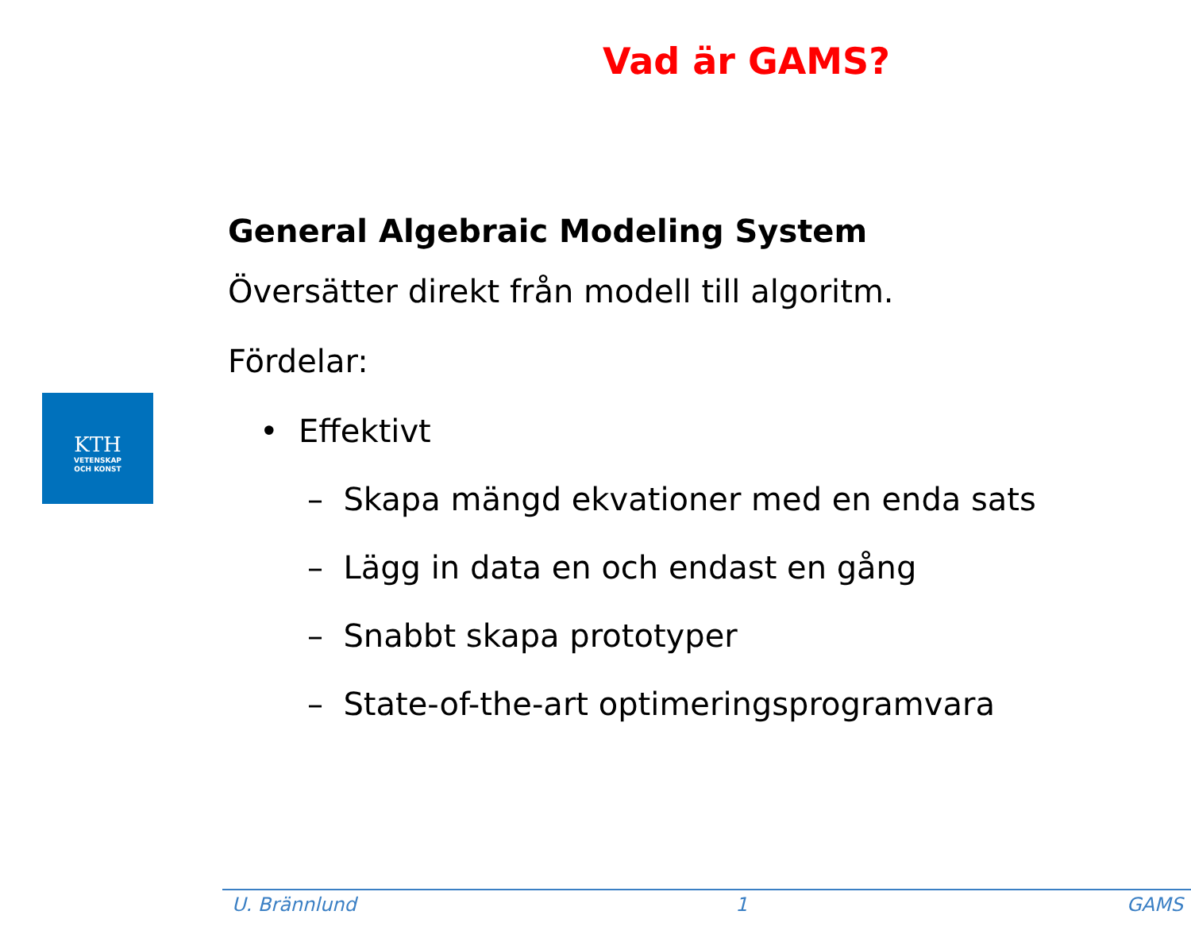Vad är GAMS?
KTH
VETENSKAP
OCH KONST
General Algebraic Modeling System
Översätter direkt från modell till algoritm.
Fördelar:
• Effektivt
– Skapa mängd ekvationer med en enda sats
– Lägg in data en och endast en gång
– Snabbt skapa prototyper
– State-of-the-art optimeringsprogramvara
U. Brännlund 1 GAMS